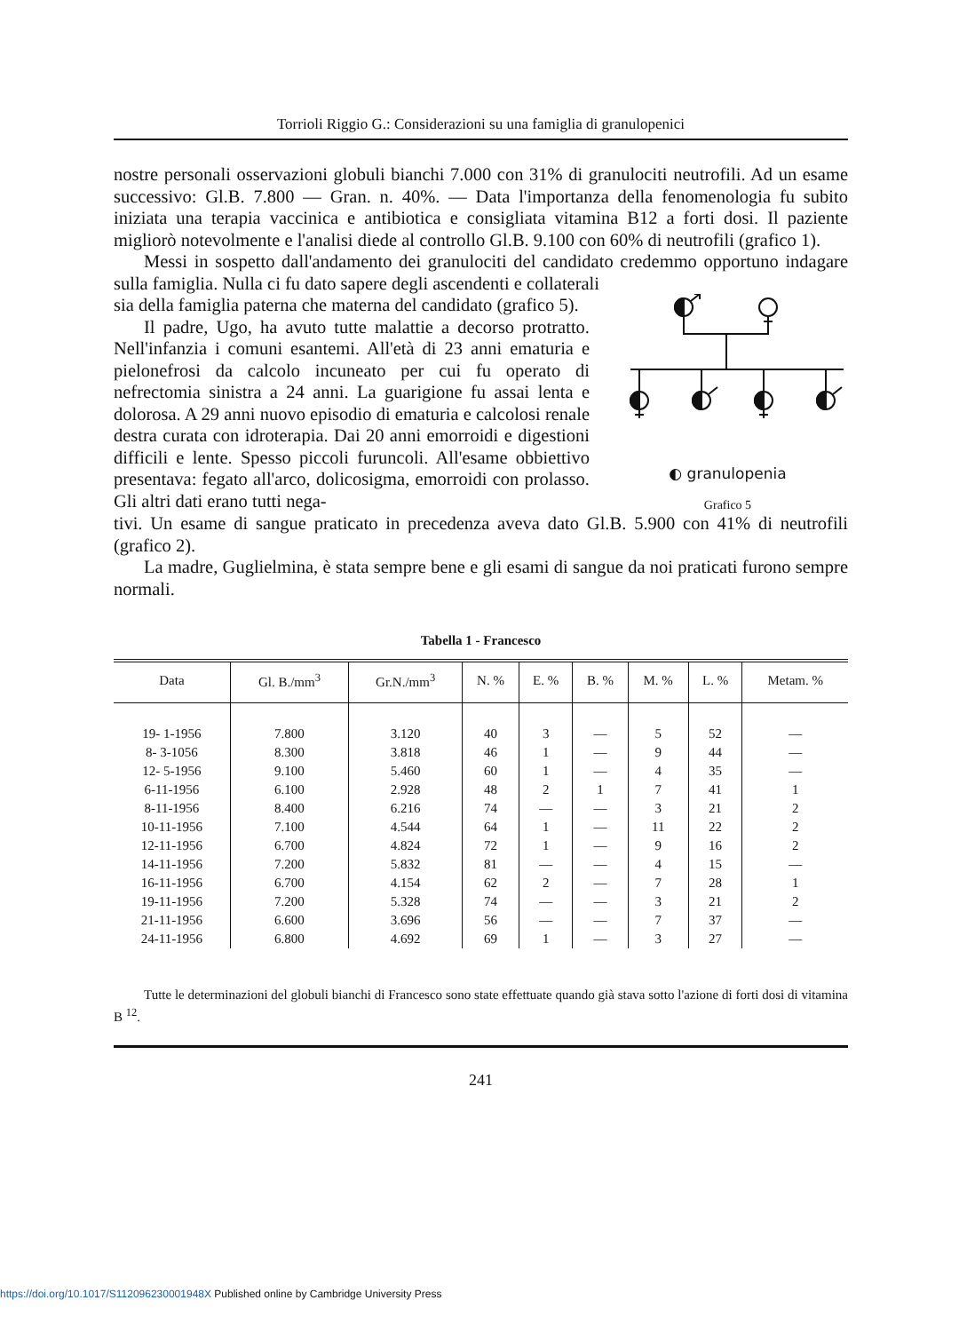Torrioli Riggio G.: Considerazioni su una famiglia di granulopenici
nostre personali osservazioni globuli bianchi 7.000 con 31% di granulociti neutrofili. Ad un esame successivo: Gl.B. 7.800 — Gran. n. 40%. — Data l'importanza della fenomenologia fu subito iniziata una terapia vaccinica e antibiotica e consigliata vitamina B12 a forti dosi. Il paziente migliorò notevolmente e l'analisi diede al controllo Gl.B. 9.100 con 60% di neutrofili (grafico 1).
Messi in sospetto dall'andamento dei granulociti del candidato credemmo opportuno indagare sulla famiglia. Nulla ci fu dato sapere degli ascendenti e collaterali
sia della famiglia paterna che materna del candidato (grafico 5).
Il padre, Ugo, ha avuto tutte malattie a decorso protratto. Nell'infanzia i comuni esantemi. All'età di 23 anni ematuria e pielonefrosi da calcolo incuneato per cui fu operato di nefrectomia sinistra a 24 anni. La guarigione fu assai lenta e dolorosa. A 29 anni nuovo episodio di ematuria e calcolosi renale destra curata con idroterapia. Dai 20 anni emorroidi e digestioni difficili e lente. Spesso piccoli furuncoli. All'esame obbiettivo presentava: fegato all'arco, dolicosigma, emorroidi con prolasso. Gli altri dati erano tutti nega-
◐ granulopenia
Grafico 5
tivi. Un esame di sangue praticato in precedenza aveva dato Gl.B. 5.900 con 41% di neutrofili (grafico 2).
La madre, Guglielmina, è stata sempre bene e gli esami di sangue da noi praticati furono sempre normali.
Tabella 1 - Francesco
| Data | Gl. B./mm<sup>3</sup> | Gr.N./mm<sup>3</sup> | N. % | E. % | B. % | M. % | L. % | Metam. % |
| --- | --- | --- | --- | --- | --- | --- | --- | --- |
| 19- 1-1956 | 7.800 | 3.120 | 40 | 3 | — | 5 | 52 | — |
| 8- 3-1056 | 8.300 | 3.818 | 46 | 1 | — | 9 | 44 | — |
| 12- 5-1956 | 9.100 | 5.460 | 60 | 1 | — | 4 | 35 | — |
| 6-11-1956 | 6.100 | 2.928 | 48 | 2 | 1 | 7 | 41 | 1 |
| 8-11-1956 | 8.400 | 6.216 | 74 | — | — | 3 | 21 | 2 |
| 10-11-1956 | 7.100 | 4.544 | 64 | 1 | — | 11 | 22 | 2 |
| 12-11-1956 | 6.700 | 4.824 | 72 | 1 | — | 9 | 16 | 2 |
| 14-11-1956 | 7.200 | 5.832 | 81 | — | — | 4 | 15 | — |
| 16-11-1956 | 6.700 | 4.154 | 62 | 2 | — | 7 | 28 | 1 |
| 19-11-1956 | 7.200 | 5.328 | 74 | — | — | 3 | 21 | 2 |
| 21-11-1956 | 6.600 | 3.696 | 56 | — | — | 7 | 37 | — |
| 24-11-1956 | 6.800 | 4.692 | 69 | 1 | — | 3 | 27 | — |
Tutte le determinazioni del globuli bianchi di Francesco sono state effettuate quando già stava sotto l'azione di forti dosi di vitamina B <sup>12</sup>.
241
https://doi.org/10.1017/S112096230001948X Published online by Cambridge University Press